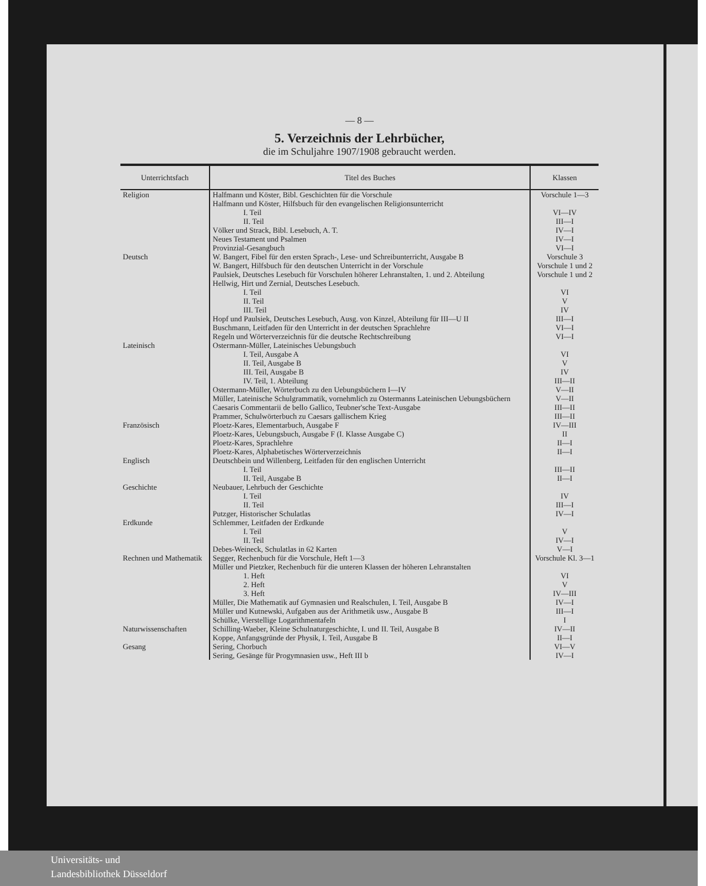— 8 —
5. Verzeichnis der Lehrbücher,
die im Schuljahre 1907/1908 gebraucht werden.
| Unterrichtsfach | Titel des Buches | Klassen |
| --- | --- | --- |
| Religion | Halfmann und Köster, Bibl. Geschichten für die Vorschule | Vorschule 1—3 |
| | Halfmann und Köster, Hilfsbuch für den evangelischen Religionsunterricht | |
| | I. Teil | VI—IV |
| | II. Teil | III—I |
| | Völker und Strack, Bibl. Lesebuch, A. T. | IV—I |
| | Neues Testament und Psalmen | IV—I |
| | Provinzial-Gesangbuch | VI—I |
| Deutsch | W. Bangert, Fibel für den ersten Sprach-, Lese- und Schreibunterricht, Ausgabe B | Vorschule 3 |
| | W. Bangert, Hilfsbuch für den deutschen Unterricht in der Vorschule | Vorschule 1 und 2 |
| | Paulsiek, Deutsches Lesebuch für Vorschulen höherer Lehranstalten, 1. und 2. Abteilung | Vorschule 1 und 2 |
| | Hellwig, Hirt und Zernial, Deutsches Lesebuch. | |
| | I. Teil | VI |
| | II. Teil | V |
| | III. Teil | IV |
| | Hopf und Paulsiek, Deutsches Lesebuch, Ausg. von Kinzel, Abteilung für III—U II | III—I |
| | Buschmann, Leitfaden für den Unterricht in der deutschen Sprachlehre | VI—I |
| | Regeln und Wörterverzeichnis für die deutsche Rechtschreibung | VI—I |
| Lateinisch | Ostermann-Müller, Lateinisches Uebungsbuch | |
| | I. Teil, Ausgabe A | VI |
| | II. Teil, Ausgabe B | V |
| | III. Teil, Ausgabe B | IV |
| | IV. Teil, 1. Abteilung | III—II |
| | Ostermann-Müller, Wörterbuch zu den Uebungsbüchern I—IV | V—II |
| | Müller, Lateinische Schulgrammatik, vornehmlich zu Ostermanns Lateinischen Uebungsbüchern | V—II |
| | Caesaris Commentarii de bello Gallico, Teubner'sche Text-Ausgabe | III—II |
| | Prammer, Schulwörterbuch zu Caesars gallischem Krieg | III—II |
| Französisch | Ploetz-Kares, Elementarbuch, Ausgabe F | IV—III |
| | Ploetz-Kares, Uebungsbuch, Ausgabe F (I. Klasse Ausgabe C) | II |
| | Ploetz-Kares, Sprachlehre | II—I |
| | Ploetz-Kares, Alphabetisches Wörterverzeichnis | II—I |
| Englisch | Deutschbein und Willenberg, Leitfaden für den englischen Unterricht | |
| | I. Teil | III—II |
| | II. Teil, Ausgabe B | II—I |
| Geschichte | Neubauer, Lehrbuch der Geschichte | |
| | I. Teil | IV |
| | II. Teil | III—I |
| | Putzger, Historischer Schulatlas | IV—I |
| Erdkunde | Schlemmer, Leitfaden der Erdkunde | |
| | I. Teil | V |
| | II. Teil | IV—I |
| | Debes-Weineck, Schulatlas in 62 Karten | V—I |
| Rechnen und Mathematik | Segger, Rechenbuch für die Vorschule, Heft 1—3 | Vorschule Kl. 3—1 |
| | Müller und Pietzker, Rechenbuch für die unteren Klassen der höheren Lehranstalten | |
| | 1. Heft | VI |
| | 2. Heft | V |
| | 3. Heft | IV—III |
| | Müller, Die Mathematik auf Gymnasien und Realschulen, I. Teil, Ausgabe B | IV—I |
| | Müller und Kutnewski, Aufgaben aus der Arithmetik usw., Ausgabe B | III—I |
| | Schülke, Vierstellige Logarithmentafeln | I |
| Naturwissenschaften | Schilling-Waeber, Kleine Schulnaturgeschichte, I. und II. Teil, Ausgabe B | IV—II |
| | Koppe, Anfangsgründe der Physik, I. Teil, Ausgabe B | II—I |
| Gesang | Sering, Chorbuch | VI—V |
| | Sering, Gesänge für Progymnasien usw., Heft III b | IV—I |
Universitäts- und
Landesbibliothek Düsseldorf